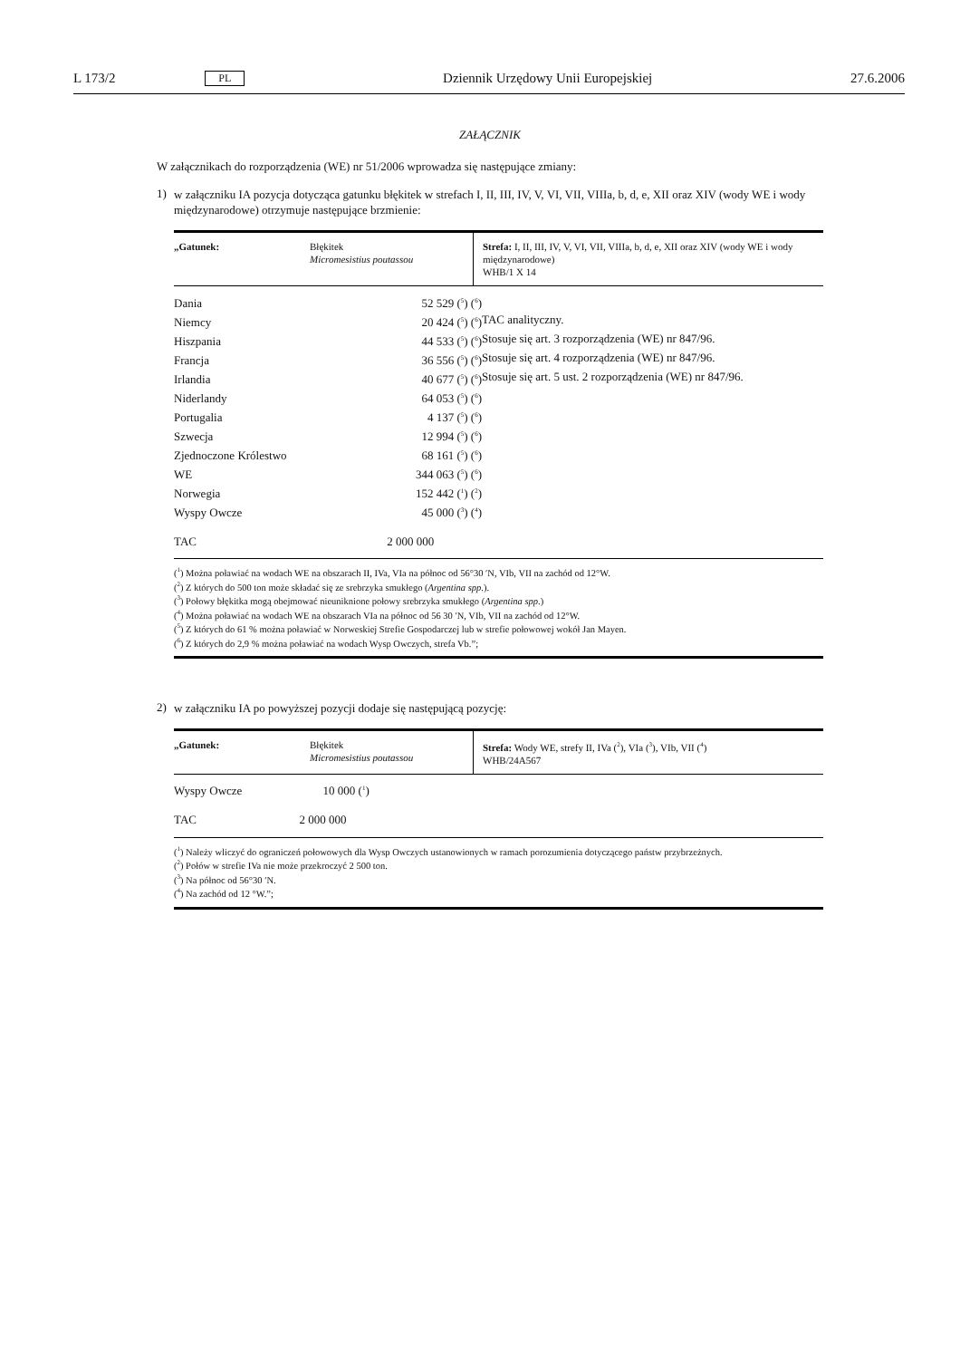L 173/2 PL Dziennik Urzędowy Unii Europejskiej 27.6.2006
ZAŁĄCZNIK
W załącznikach do rozporządzenia (WE) nr 51/2006 wprowadza się następujące zmiany:
1)
w załączniku IA pozycja dotycząca gatunku błękitek w strefach I, II, III, IV, V, VI, VII, VIIIa, b, d, e, XII oraz XIV (wody WE i wody międzynarodowe) otrzymuje następujące brzmienie:
„Gatunek: Błękitek
Micromesistius poutassou
Strefa: I, II, III, IV, V, VI, VII, VIIIa, b, d, e, XII oraz XIV (wody WE i wody międzynarodowe)
WHB/1 X 14
| Dania | 52 529 (<sup>5</sup>) (<sup>6</sup>) |
| Niemcy | 20 424 (<sup>5</sup>) (<sup>6</sup>) |
| Hiszpania | 44 533 (<sup>5</sup>) (<sup>6</sup>) |
| Francja | 36 556 (<sup>5</sup>) (<sup>6</sup>) |
| Irlandia | 40 677 (<sup>5</sup>) (<sup>6</sup>) |
| Niderlandy | 64 053 (<sup>5</sup>) (<sup>6</sup>) |
| Portugalia | 4 137 (<sup>5</sup>) (<sup>6</sup>) |
| Szwecja | 12 994 (<sup>5</sup>) (<sup>6</sup>) |
| Zjednoczone Królestwo | 68 161 (<sup>5</sup>) (<sup>6</sup>) |
| WE | 344 063 (<sup>5</sup>) (<sup>6</sup>) |
| Norwegia | 152 442 (<sup>1</sup>) (<sup>2</sup>) |
| Wyspy Owcze | 45 000 (<sup>3</sup>) (<sup>4</sup>) |
| TAC | 2 000 000 |
TAC analityczny.
Stosuje się art. 3 rozporządzenia (WE) nr 847/96.
Stosuje się art. 4 rozporządzenia (WE) nr 847/96.
Stosuje się art. 5 ust. 2 rozporządzenia (WE) nr 847/96.
(<sup>1</sup>) Można poławiać na wodach WE na obszarach II, IVa, VIa na północ od 56°30 ′N, VIb, VII na zachód od 12°W.
(<sup>2</sup>) Z których do 500 ton może składać się ze srebrzyka smukłego (Argentina spp.).
(<sup>3</sup>) Połowy błękitka mogą obejmować nieuniknione połowy srebrzyka smukłego (Argentina spp.)
(<sup>4</sup>) Można poławiać na wodach WE na obszarach VIa na północ od 56 30 ′N, VIb, VII na zachód od 12°W.
(<sup>5</sup>) Z których do 61 % można poławiać w Norweskiej Strefie Gospodarczej lub w strefie połowowej wokół Jan Mayen.
(<sup>6</sup>) Z których do 2,9 % można poławiać na wodach Wysp Owczych, strefa Vb.”;
2)
w załączniku IA po powyższej pozycji dodaje się następującą pozycję:
„Gatunek: Błękitek
Micromesistius poutassou
Strefa: Wody WE, strefy II, IVa (<sup>2</sup>), VIa (<sup>3</sup>), VIb, VII (<sup>4</sup>)
WHB/24A567
| Wyspy Owcze | 10 000 (<sup>1</sup>) |
| TAC | 2 000 000 |
(<sup>1</sup>) Należy wliczyć do ograniczeń połowowych dla Wysp Owczych ustanowionych w ramach porozumienia dotyczącego państw przybrzeżnych.
(<sup>2</sup>) Połów w strefie IVa nie może przekroczyć 2 500 ton.
(<sup>3</sup>) Na północ od 56°30 ′N.
(<sup>4</sup>) Na zachód od 12 °W.”;